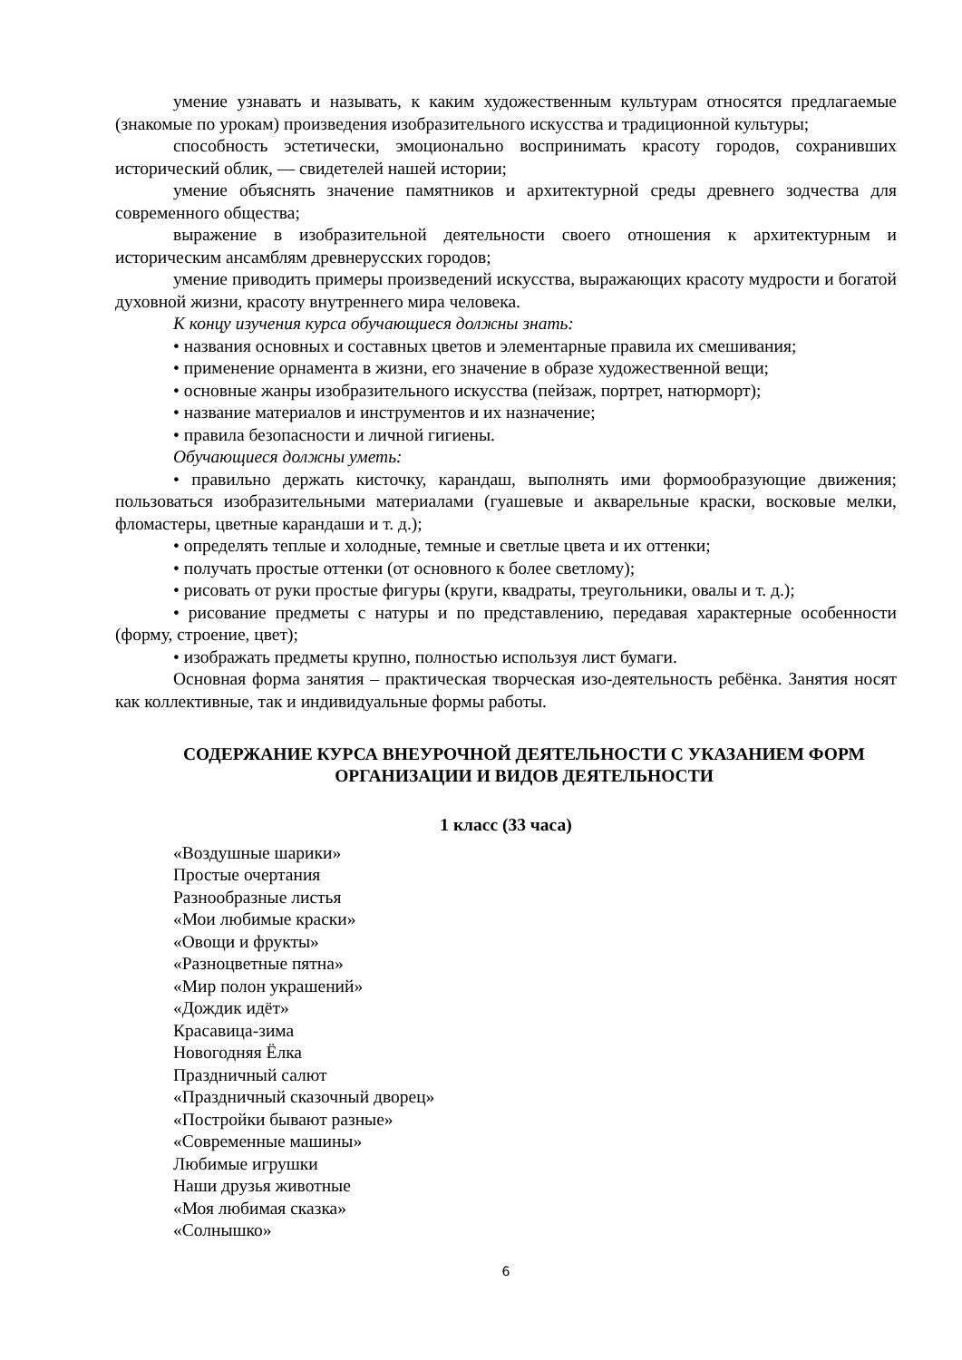умение узнавать и называть, к каким художественным культурам относятся предлагаемые (знакомые по урокам) произведения изобразительного искусства и традиционной культуры;
способность эстетически, эмоционально воспринимать красоту городов, сохранивших исторический облик, — свидетелей нашей истории;
умение объяснять значение памятников и архитектурной среды древнего зодчества для современного общества;
выражение в изобразительной деятельности своего отношения к архитектурным и историческим ансамблям древнерусских городов;
умение приводить примеры произведений искусства, выражающих красоту мудрости и богатой духовной жизни, красоту внутреннего мира человека.
К концу изучения курса обучающиеся должны знать:
• названия основных и составных цветов и элементарные правила их смешивания;
• применение орнамента в жизни, его значение в образе художественной вещи;
• основные жанры изобразительного искусства (пейзаж, портрет, натюрморт);
• название материалов и инструментов и их назначение;
• правила безопасности и личной гигиены.
Обучающиеся должны уметь:
• правильно держать кисточку, карандаш, выполнять ими формообразующие движения; пользоваться изобразительными материалами (гуашевые и акварельные краски, восковые мелки, фломастеры, цветные карандаши и т. д.);
• определять теплые и холодные, темные и светлые цвета и их оттенки;
• получать простые оттенки (от основного к более светлому);
• рисовать от руки простые фигуры (круги, квадраты, треугольники, овалы и т. д.);
• рисование предметы с натуры и по представлению, передавая характерные особенности (форму, строение, цвет);
• изображать предметы крупно, полностью используя лист бумаги.
Основная форма занятия – практическая творческая изо-деятельность ребёнка. Занятия носят как коллективные, так и индивидуальные формы работы.
СОДЕРЖАНИЕ КУРСА ВНЕУРОЧНОЙ ДЕЯТЕЛЬНОСТИ С УКАЗАНИЕМ ФОРМ ОРГАНИЗАЦИИ И ВИДОВ ДЕЯТЕЛЬНОСТИ
1 класс (33 часа)
«Воздушные шарики»
Простые очертания
Разнообразные листья
«Мои любимые краски»
«Овощи и фрукты»
«Разноцветные пятна»
«Мир полон украшений»
«Дождик идёт»
Красавица-зима
Новогодняя Ёлка
Праздничный салют
«Праздничный сказочный дворец»
«Постройки бывают разные»
«Современные машины»
Любимые игрушки
Наши друзья животные
«Моя любимая сказка»
«Солнышко»
6